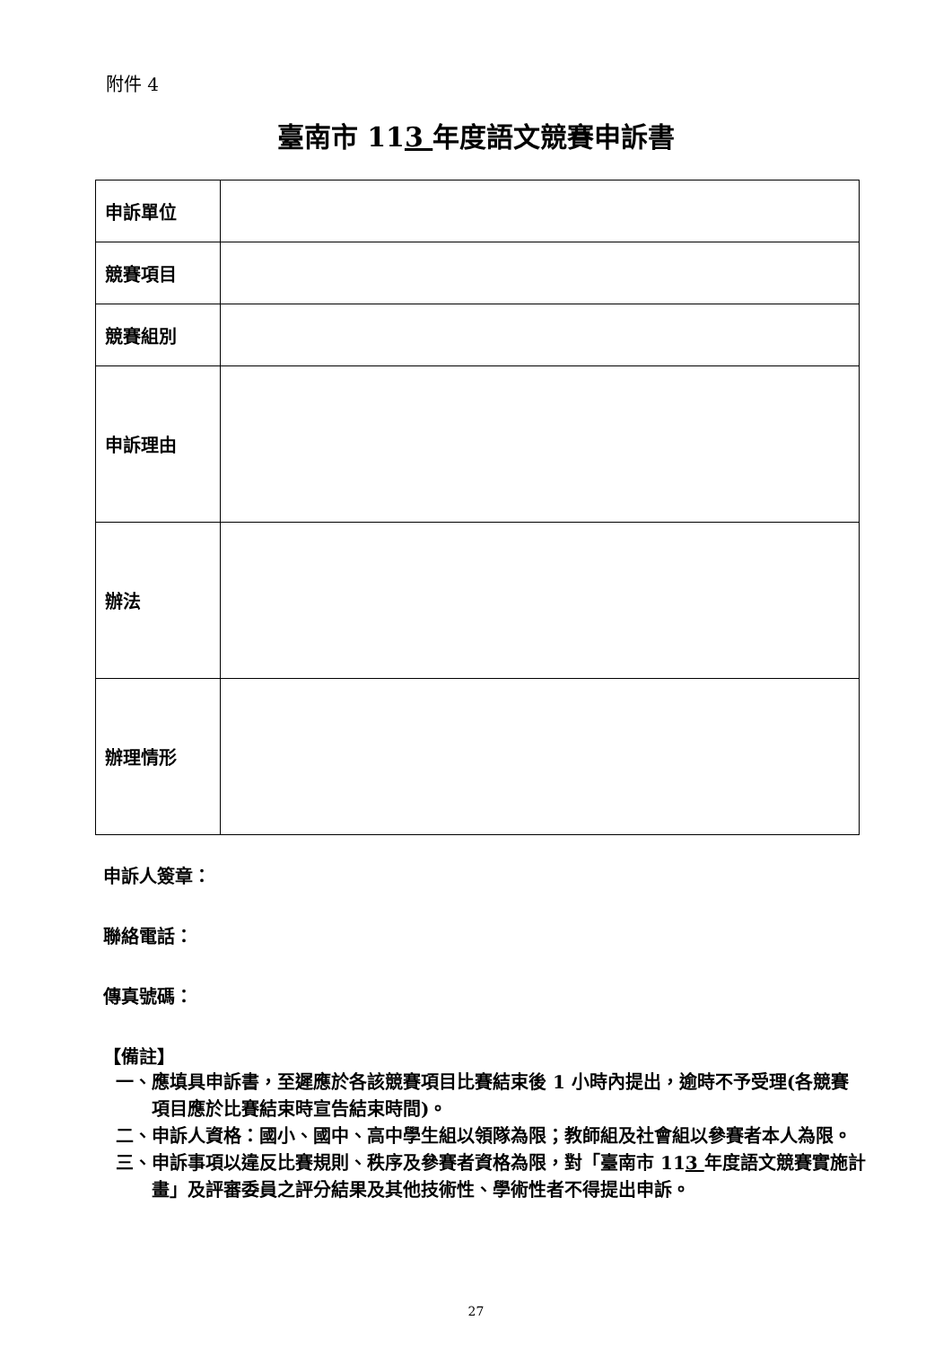附件 4
臺南市 113 年度語文競賽申訴書
| 申訴單位 | |
| 競賽項目 | |
| 競賽組別 | |
| 申訴理由 | |
| 辦法 | |
| 辦理情形 | |
申訴人簽章：
聯絡電話：
傳真號碼：
【備註】
一、 應填具申訴書，至遲應於各該競賽項目比賽結束後 1 小時內提出，逾時不予受理(各競賽項目應於比賽結束時宣告結束時間)。
二、 申訴人資格：國小、國中、高中學生組以領隊為限；教師組及社會組以參賽者本人為限。
三、 申訴事項以違反比賽規則、秩序及參賽者資格為限，對「臺南市 113 年度語文競賽實施計畫」及評審委員之評分結果及其他技術性、學術性者不得提出申訴。
27